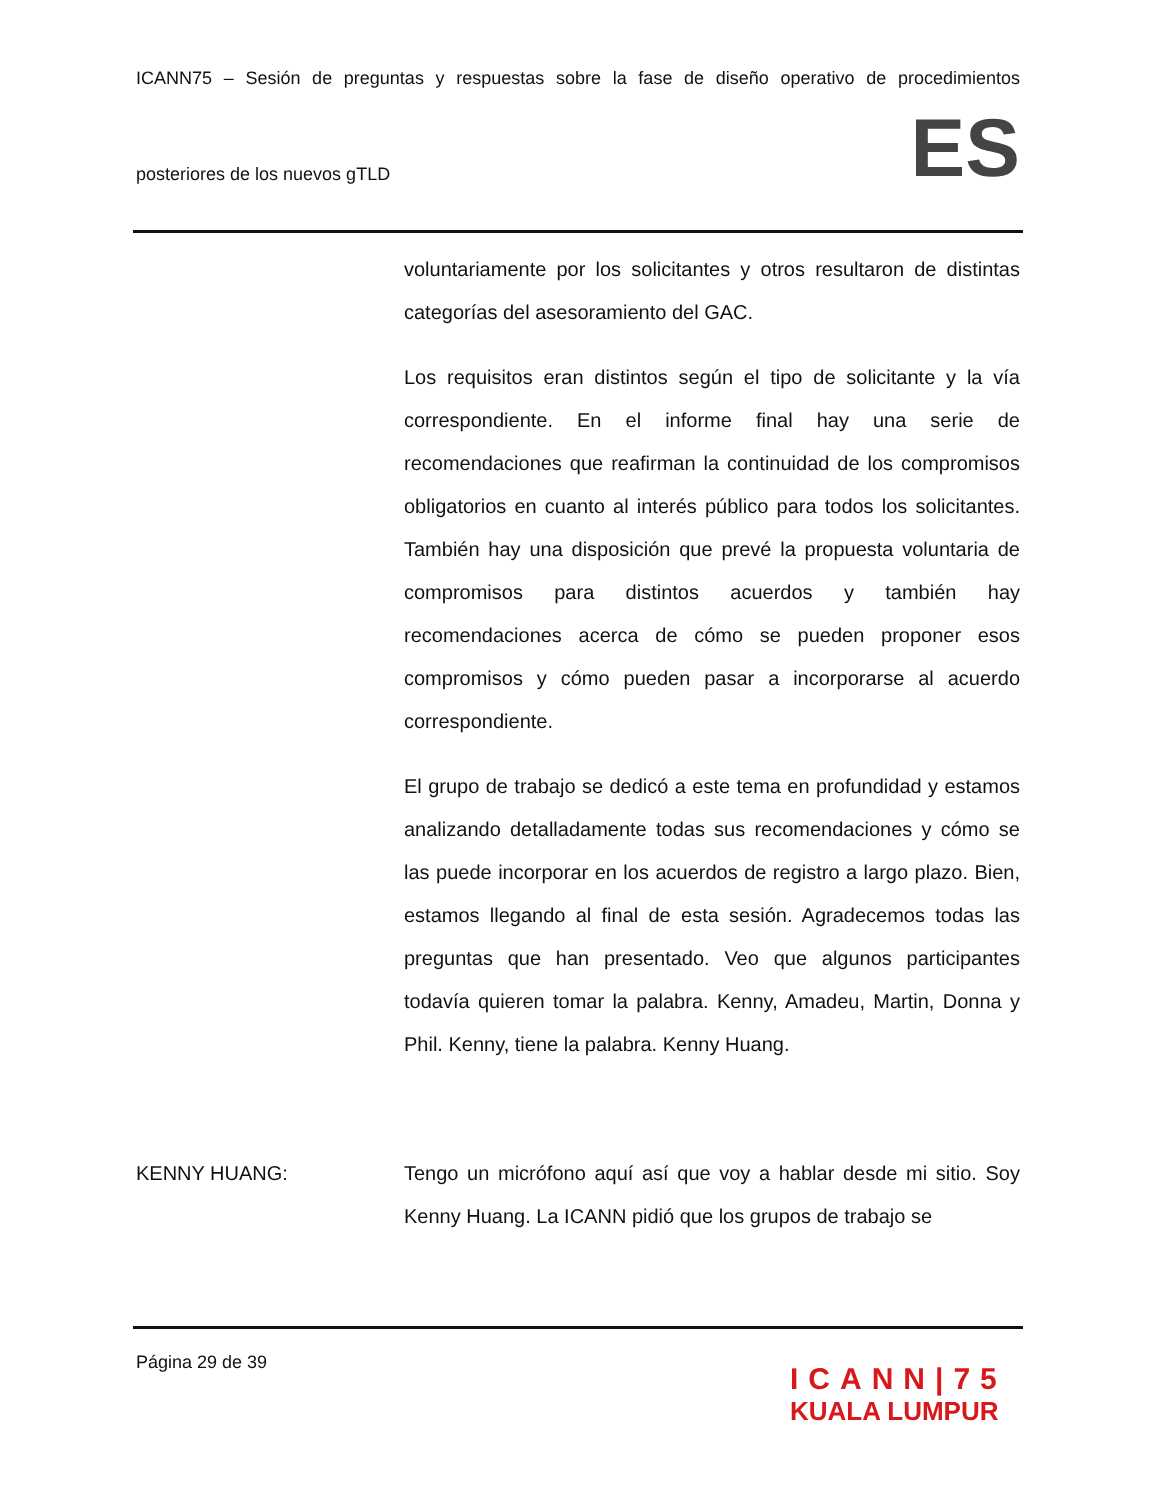ICANN75 – Sesión de preguntas y respuestas sobre la fase de diseño operativo de procedimientos
posteriores de los nuevos gTLD
ES
voluntariamente por los solicitantes y otros resultaron de distintas categorías del asesoramiento del GAC.
Los requisitos eran distintos según el tipo de solicitante y la vía correspondiente. En el informe final hay una serie de recomendaciones que reafirman la continuidad de los compromisos obligatorios en cuanto al interés público para todos los solicitantes. También hay una disposición que prevé la propuesta voluntaria de compromisos para distintos acuerdos y también hay recomendaciones acerca de cómo se pueden proponer esos compromisos y cómo pueden pasar a incorporarse al acuerdo correspondiente.
El grupo de trabajo se dedicó a este tema en profundidad y estamos analizando detalladamente todas sus recomendaciones y cómo se las puede incorporar en los acuerdos de registro a largo plazo. Bien, estamos llegando al final de esta sesión. Agradecemos todas las preguntas que han presentado. Veo que algunos participantes todavía quieren tomar la palabra. Kenny, Amadeu, Martin, Donna y Phil. Kenny, tiene la palabra. Kenny Huang.
KENNY HUANG: Tengo un micrófono aquí así que voy a hablar desde mi sitio. Soy Kenny Huang. La ICANN pidió que los grupos de trabajo se
Página 29 de 39
ICANN|75
KUALA LUMPUR